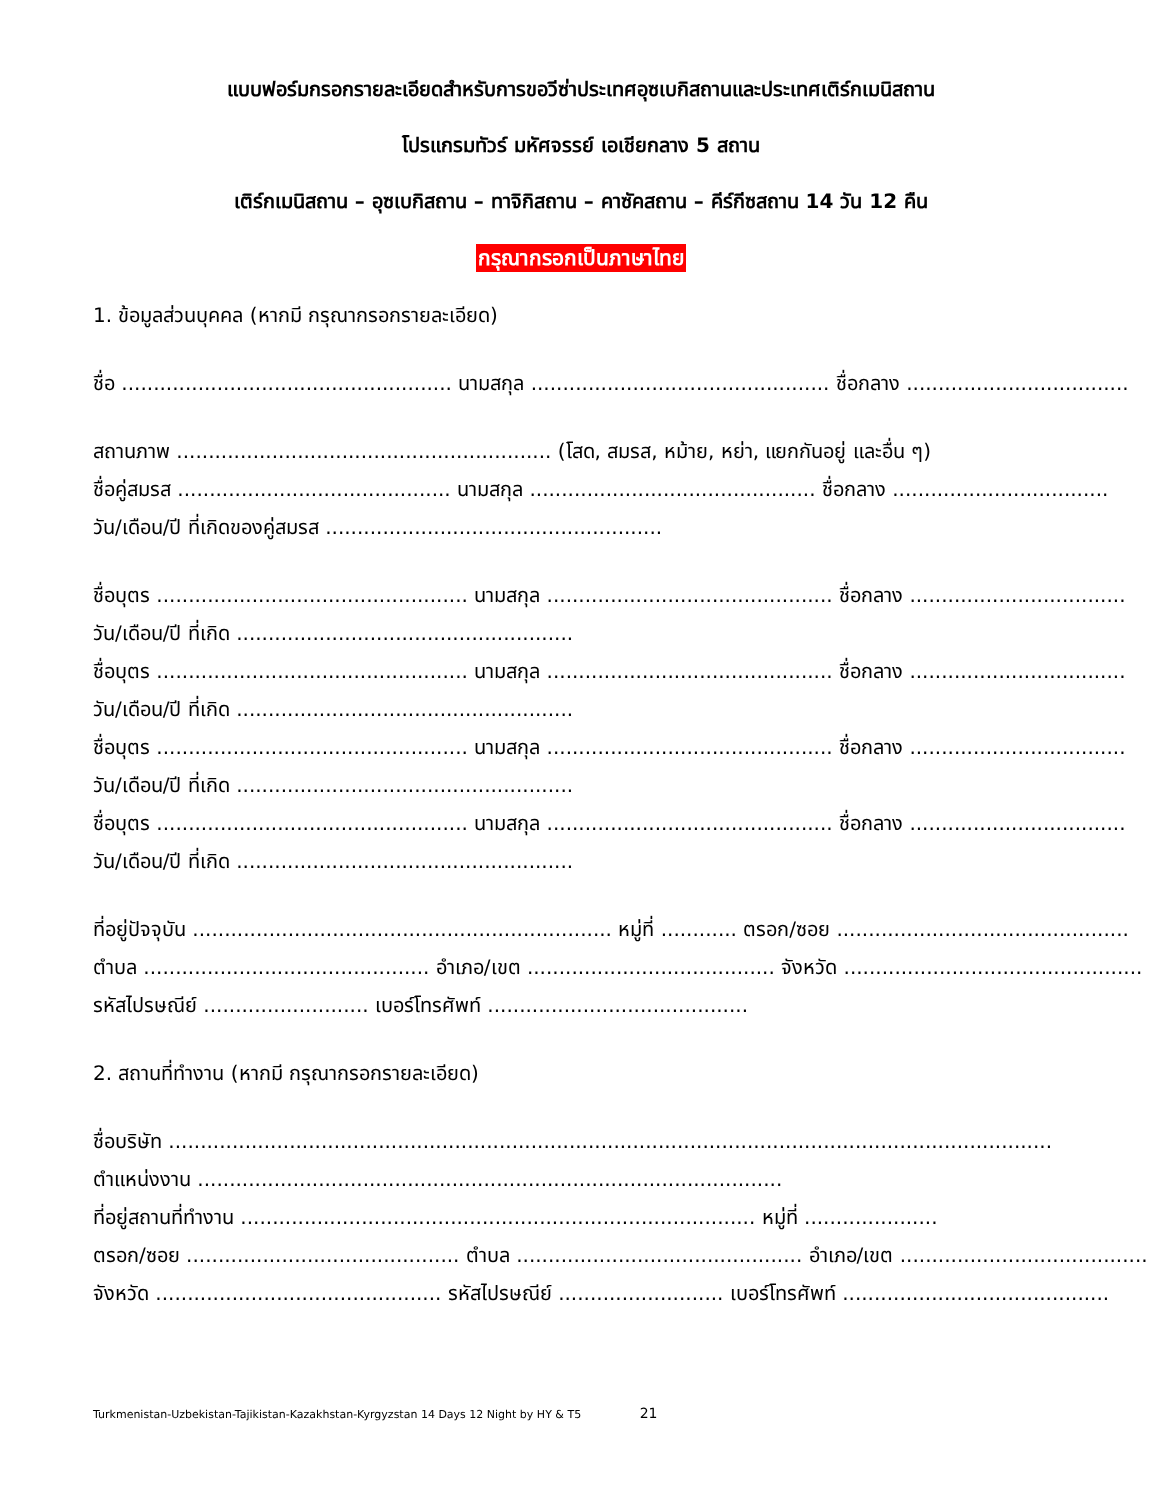แบบฟอร์มกรอกรายละเอียดสำหรับการขอวีซ่าประเทศอุซเบกิสถานและประเทศเติร์กเมนิสถาน
โปรแกรมทัวร์ มหัศจรรย์ เอเชียกลาง 5 สถาน
เติร์กเมนิสถาน – อุซเบกิสถาน – ทาจิกิสถาน – คาซัคสถาน – คีร์กีซสถาน 14 วัน 12 คืน
กรุณากรอกเป็นภาษาไทย
1. ข้อมูลส่วนบุคคล (หากมี กรุณากรอกรายละเอียด)
ชื่อ .................................................... นามสกุล ............................................... ชื่อกลาง ...................................
สถานภาพ ........................................................... (โสด, สมรส, หม้าย, หย่า, แยกกันอยู่ และอื่น ๆ)
ชื่อคู่สมรส ........................................... นามสกุล ............................................. ชื่อกลาง ..................................
วัน/เดือน/ปี ที่เกิดของคู่สมรส .....................................................
ชื่อบุตร ................................................. นามสกุล ............................................. ชื่อกลาง ..................................
วัน/เดือน/ปี ที่เกิด .....................................................
ชื่อบุตร ................................................. นามสกุล ............................................. ชื่อกลาง ..................................
วัน/เดือน/ปี ที่เกิด .....................................................
ชื่อบุตร ................................................. นามสกุล ............................................. ชื่อกลาง ..................................
วัน/เดือน/ปี ที่เกิด .....................................................
ชื่อบุตร ................................................. นามสกุล ............................................. ชื่อกลาง ..................................
วัน/เดือน/ปี ที่เกิด .....................................................
ที่อยู่ปัจจุบัน .................................................................. หมู่ที่ ............ ตรอก/ซอย ..............................................
ตำบล ............................................. อำเภอ/เขต ....................................... จังหวัด ...............................................
รหัสไปรษณีย์ .......................... เบอร์โทรศัพท์ .........................................
2. สถานที่ทำงาน (หากมี กรุณากรอกรายละเอียด)
ชื่อบริษัท ...........................................................................................................................................
ตำแหน่งงาน ............................................................................................
ที่อยู่สถานที่ทำงาน ................................................................................. หมู่ที่ .....................
ตรอก/ซอย ........................................... ตำบล ............................................. อำเภอ/เขต .......................................
จังหวัด ............................................. รหัสไปรษณีย์ .......................... เบอร์โทรศัพท์ ..........................................
Turkmenistan-Uzbekistan-Tajikistan-Kazakhstan-Kyrgyzstan 14 Days 12 Night by HY & T5 21